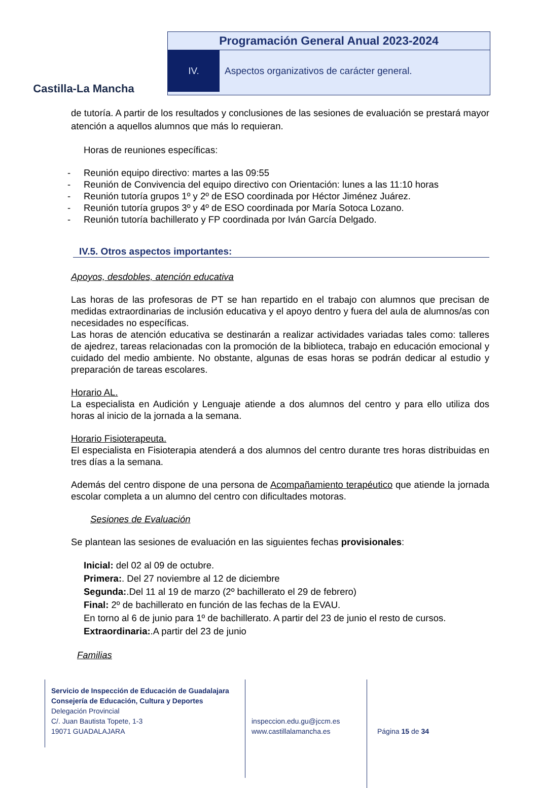Castilla-La Mancha
Programación General Anual 2023-2024
IV. Aspectos organizativos de carácter general.
de tutoría. A partir de los resultados y conclusiones de las sesiones de evaluación se prestará mayor atención a aquellos alumnos que más lo requieran.
Horas de reuniones específicas:
- Reunión equipo directivo: martes a las 09:55
- Reunión de Convivencia del equipo directivo con Orientación: lunes a las 11:10 horas
- Reunión tutoría grupos 1º y 2º de ESO coordinada por Héctor Jiménez Juárez.
- Reunión tutoría grupos 3º y 4º de ESO coordinada por María Sotoca Lozano.
- Reunión tutoría bachillerato y FP coordinada por Iván García Delgado.
IV.5. Otros aspectos importantes:
Apoyos, desdobles, atención educativa
Las horas de las profesoras de PT se han repartido en el trabajo con alumnos que precisan de medidas extraordinarias de inclusión educativa y el apoyo dentro y fuera del aula de alumnos/as con necesidades no específicas.
Las horas de atención educativa se destinarán a realizar actividades variadas tales como: talleres de ajedrez, tareas relacionadas con la promoción de la biblioteca, trabajo en educación emocional y cuidado del medio ambiente. No obstante, algunas de esas horas se podrán dedicar al estudio y preparación de tareas escolares.
Horario AL.
La especialista en Audición y Lenguaje atiende a dos alumnos del centro y para ello utiliza dos horas al inicio de la jornada a la semana.
Horario Fisioterapeuta.
El especialista en Fisioterapia atenderá a dos alumnos del centro durante tres horas distribuidas en tres días a la semana.
Además del centro dispone de una persona de Acompañamiento terapéutico que atiende la jornada escolar completa a un alumno del centro con dificultades motoras.
Sesiones de Evaluación
Se plantean las sesiones de evaluación en las siguientes fechas provisionales:
Inicial: del 02 al 09 de octubre.
Primera:. Del 27 noviembre al 12 de diciembre
Segunda:.Del 11 al 19 de marzo (2º bachillerato el 29 de febrero)
Final: 2º de bachillerato en función de las fechas de la EVAU.
En torno al 6 de junio para 1º de bachillerato. A partir del 23 de junio el resto de cursos.
Extraordinaria:.A partir del 23 de junio
Familias
Servicio de Inspección de Educación de Guadalajara
Consejería de Educación, Cultura y Deportes
Delegación Provincial
C/. Juan Bautista Topete, 1-3
19071 GUADALAJARA
inspeccion.edu.gu@jccm.es
www.castillalamancha.es
Página 15 de 34